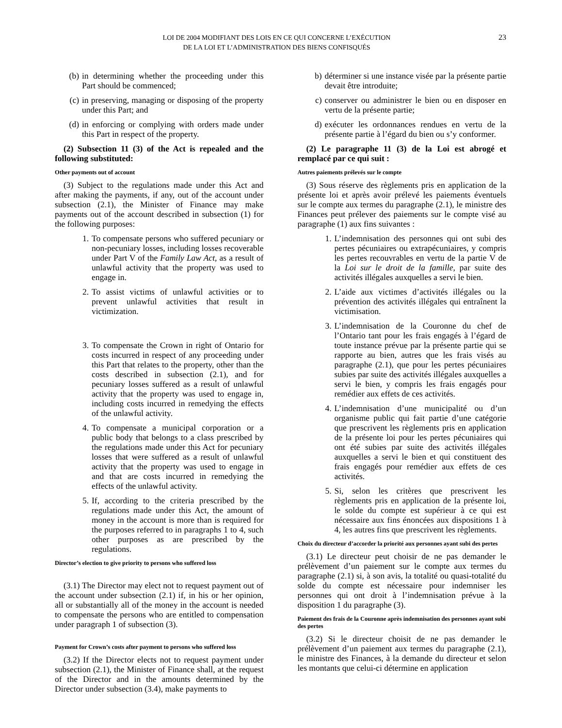LOI DE 2004 MODIFIANT DES LOIS EN CE QUI CONCERNE L’EXÉCUTION
DE LA LOI ET L’ADMINISTRATION DES BIENS CONFISQUÉS
23
(b) in determining whether the proceeding under this Part should be commenced;
(c) in preserving, managing or disposing of the property under this Part; and
(d) in enforcing or complying with orders made under this Part in respect of the property.
(2) Subsection 11 (3) of the Act is repealed and the following substituted:
Other payments out of account
(3) Subject to the regulations made under this Act and after making the payments, if any, out of the account under subsection (2.1), the Minister of Finance may make payments out of the account described in subsection (1) for the following purposes:
1. To compensate persons who suffered pecuniary or non-pecuniary losses, including losses recoverable under Part V of the Family Law Act, as a result of unlawful activity that the property was used to engage in.
2. To assist victims of unlawful activities or to prevent unlawful activities that result in victimization.
3. To compensate the Crown in right of Ontario for costs incurred in respect of any proceeding under this Part that relates to the property, other than the costs described in subsection (2.1), and for pecuniary losses suffered as a result of unlawful activity that the property was used to engage in, including costs incurred in remedying the effects of the unlawful activity.
4. To compensate a municipal corporation or a public body that belongs to a class prescribed by the regulations made under this Act for pecuniary losses that were suffered as a result of unlawful activity that the property was used to engage in and that are costs incurred in remedying the effects of the unlawful activity.
5. If, according to the criteria prescribed by the regulations made under this Act, the amount of money in the account is more than is required for the purposes referred to in paragraphs 1 to 4, such other purposes as are prescribed by the regulations.
Director’s election to give priority to persons who suffered loss
(3.1) The Director may elect not to request payment out of the account under subsection (2.1) if, in his or her opinion, all or substantially all of the money in the account is needed to compensate the persons who are entitled to compensation under paragraph 1 of subsection (3).
Payment for Crown’s costs after payment to persons who suffered loss
(3.2) If the Director elects not to request payment under subsection (2.1), the Minister of Finance shall, at the request of the Director and in the amounts determined by the Director under subsection (3.4), make payments to
b) déterminer si une instance visée par la présente partie devait être introduite;
c) conserver ou administrer le bien ou en disposer en vertu de la présente partie;
d) exécuter les ordonnances rendues en vertu de la présente partie à l’égard du bien ou s’y conformer.
(2) Le paragraphe 11 (3) de la Loi est abrogé et remplacé par ce qui suit :
Autres paiements prélevés sur le compte
(3) Sous réserve des règlements pris en application de la présente loi et après avoir prélevé les paiements éventuels sur le compte aux termes du paragraphe (2.1), le ministre des Finances peut prélever des paiements sur le compte visé au paragraphe (1) aux fins suivantes :
1. L’indemnisation des personnes qui ont subi des pertes pécuniaires ou extrapécuniaires, y compris les pertes recouvrables en vertu de la partie V de la Loi sur le droit de la famille, par suite des activités illégales auxquelles a servi le bien.
2. L’aide aux victimes d’activités illégales ou la prévention des activités illégales qui entraînent la victimisation.
3. L’indemnisation de la Couronne du chef de l’Ontario tant pour les frais engagés à l’égard de toute instance prévue par la présente partie qui se rapporte au bien, autres que les frais visés au paragraphe (2.1), que pour les pertes pécuniaires subies par suite des activités illégales auxquelles a servi le bien, y compris les frais engagés pour remédier aux effets de ces activités.
4. L’indemnisation d’une municipalité ou d’un organisme public qui fait partie d’une catégorie que prescrivent les règlements pris en application de la présente loi pour les pertes pécuniaires qui ont été subies par suite des activités illégales auxquelles a servi le bien et qui constituent des frais engagés pour remédier aux effets de ces activités.
5. Si, selon les critères que prescrivent les règlements pris en application de la présente loi, le solde du compte est supérieur à ce qui est nécessaire aux fins énoncées aux dispositions 1 à 4, les autres fins que prescrivent les règlements.
Choix du directeur d’accorder la priorité aux personnes ayant subi des pertes
(3.1) Le directeur peut choisir de ne pas demander le prélèvement d’un paiement sur le compte aux termes du paragraphe (2.1) si, à son avis, la totalité ou quasi-totalité du solde du compte est nécessaire pour indemniser les personnes qui ont droit à l’indemnisation prévue à la disposition 1 du paragraphe (3).
Paiement des frais de la Couronne après indemnisation des personnes ayant subi des pertes
(3.2) Si le directeur choisit de ne pas demander le prélèvement d’un paiement aux termes du paragraphe (2.1), le ministre des Finances, à la demande du directeur et selon les montants que celui-ci détermine en application